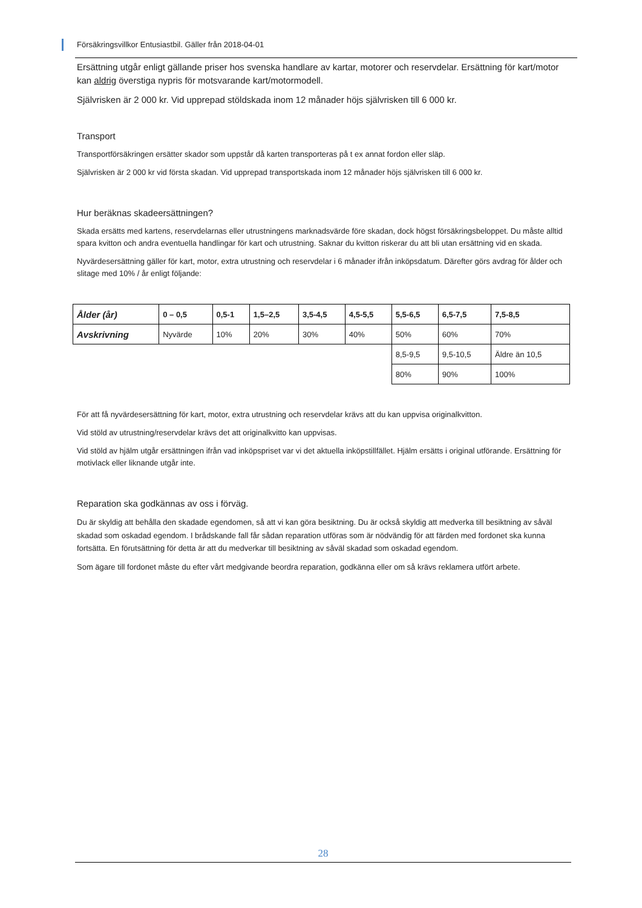Försäkringsvillkor Entusiastbil. Gäller från 2018-04-01
Ersättning utgår enligt gällande priser hos svenska handlare av kartar, motorer och reservdelar. Ersättning för kart/motor kan aldrig överstiga nypris för motsvarande kart/motormodell.
Självrisken är 2 000 kr. Vid upprepad stöldskada inom 12 månader höjs självrisken till 6 000 kr.
Transport
Transportförsäkringen ersätter skador som uppstår då karten transporteras på t ex annat fordon eller släp.
Självrisken är 2 000 kr vid första skadan. Vid upprepad transportskada inom 12 månader höjs självrisken till 6 000 kr.
Hur beräknas skadeersättningen?
Skada ersätts med kartens, reservdelarnas eller utrustningens marknadsvärde före skadan, dock högst försäkringsbeloppet. Du måste alltid spara kvitton och andra eventuella handlingar för kart och utrustning. Saknar du kvitton riskerar du att bli utan ersättning vid en skada.
Nyvärdesersättning gäller för kart, motor, extra utrustning och reservdelar i 6 månader ifrån inköpsdatum. Därefter görs avdrag för ålder och slitage med 10% / år enligt följande:
| Ålder (år) | 0 – 0,5 | 0,5-1 | 1,5–2,5 | 3,5-4,5 | 4,5-5,5 | 5,5-6,5 | 6,5-7,5 | 7,5-8,5 |
| Avskrivning | Nyvärde | 10% | 20% | 30% | 40% | 50% | 60% | 70% |
| | | | | | | 8,5-9,5 | 9,5-10,5 | Äldre än 10,5 |
| | | | | | | 80% | 90% | 100% |
För att få nyvärdesersättning för kart, motor, extra utrustning och reservdelar krävs att du kan uppvisa originalkvitton.
Vid stöld av utrustning/reservdelar krävs det att originalkvitto kan uppvisas.
Vid stöld av hjälm utgår ersättningen ifrån vad inköpspriset var vi det aktuella inköpstillfället. Hjälm ersätts i original utförande. Ersättning för motivlack eller liknande utgår inte.
Reparation ska godkännas av oss i förväg.
Du är skyldig att behålla den skadade egendomen, så att vi kan göra besiktning. Du är också skyldig att medverka till besiktning av såväl skadad som oskadad egendom. I brådskande fall får sådan reparation utföras som är nödvändig för att färden med fordonet ska kunna fortsätta. En förutsättning för detta är att du medverkar till besiktning av såväl skadad som oskadad egendom.
Som ägare till fordonet måste du efter vårt medgivande beordra reparation, godkänna eller om så krävs reklamera utfört arbete.
28